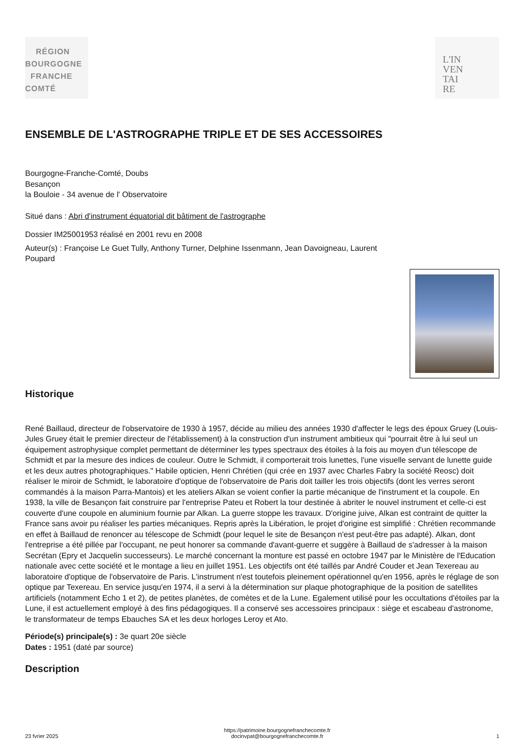RÉGION
BOURGOGNE
FRANCHE
COMTÉ
L'IN
VEN
TAI
RE
ENSEMBLE DE L'ASTROGRAPHE TRIPLE ET DE SES ACCESSOIRES
Bourgogne-Franche-Comté, Doubs
Besançon
la Bouloie - 34 avenue de l' Observatoire
Situé dans : Abri d'instrument équatorial dit bâtiment de l'astrographe
Dossier IM25001953 réalisé en 2001 revu en 2008
Auteur(s) : Françoise Le Guet Tully, Anthony Turner, Delphine Issenmann, Jean Davoigneau, Laurent
Poupard
Historique
René Baillaud, directeur de l'observatoire de 1930 à 1957, décide au milieu des années 1930 d'affecter le legs des époux Gruey (Louis-Jules Gruey était le premier directeur de l'établissement) à la construction d'un instrument ambitieux qui "pourrait être à lui seul un équipement astrophysique complet permettant de déterminer les types spectraux des étoiles à la fois au moyen d'un télescope de Schmidt et par la mesure des indices de couleur. Outre le Schmidt, il comporterait trois lunettes, l'une visuelle servant de lunette guide et les deux autres photographiques." Habile opticien, Henri Chrétien (qui crée en 1937 avec Charles Fabry la société Reosc) doit réaliser le miroir de Schmidt, le laboratoire d'optique de l'observatoire de Paris doit tailler les trois objectifs (dont les verres seront commandés à la maison Parra-Mantois) et les ateliers Alkan se voient confier la partie mécanique de l'instrument et la coupole. En 1938, la ville de Besançon fait construire par l'entreprise Pateu et Robert la tour destinée à abriter le nouvel instrument et celle-ci est couverte d'une coupole en aluminium fournie par Alkan. La guerre stoppe les travaux. D'origine juive, Alkan est contraint de quitter la France sans avoir pu réaliser les parties mécaniques. Repris après la Libération, le projet d'origine est simplifié : Chrétien recommande en effet à Baillaud de renoncer au télescope de Schmidt (pour lequel le site de Besançon n'est peut-être pas adapté). Alkan, dont l'entreprise a été pillée par l'occupant, ne peut honorer sa commande d'avant-guerre et suggère à Baillaud de s'adresser à la maison Secrétan (Epry et Jacquelin successeurs). Le marché concernant la monture est passé en octobre 1947 par le Ministère de l'Education nationale avec cette société et le montage a lieu en juillet 1951. Les objectifs ont été taillés par André Couder et Jean Texereau au laboratoire d'optique de l'observatoire de Paris. L'instrument n'est toutefois pleinement opérationnel qu'en 1956, après le réglage de son optique par Texereau. En service jusqu'en 1974, il a servi à la détermination sur plaque photographique de la position de satellites artificiels (notamment Echo 1 et 2), de petites planètes, de comètes et de la Lune. Egalement utilisé pour les occultations d'étoiles par la Lune, il est actuellement employé à des fins pédagogiques. Il a conservé ses accessoires principaux : siège et escabeau d'astronome, le transformateur de temps Ebauches SA et les deux horloges Leroy et Ato.
Période(s) principale(s) : 3e quart 20e siècle
Dates : 1951 (daté par source)
Description
23 fvrier 2025 https://patrimoine.bourgognefranchecomte.fr
docinvpat@bourgognefranchecomte.fr 1